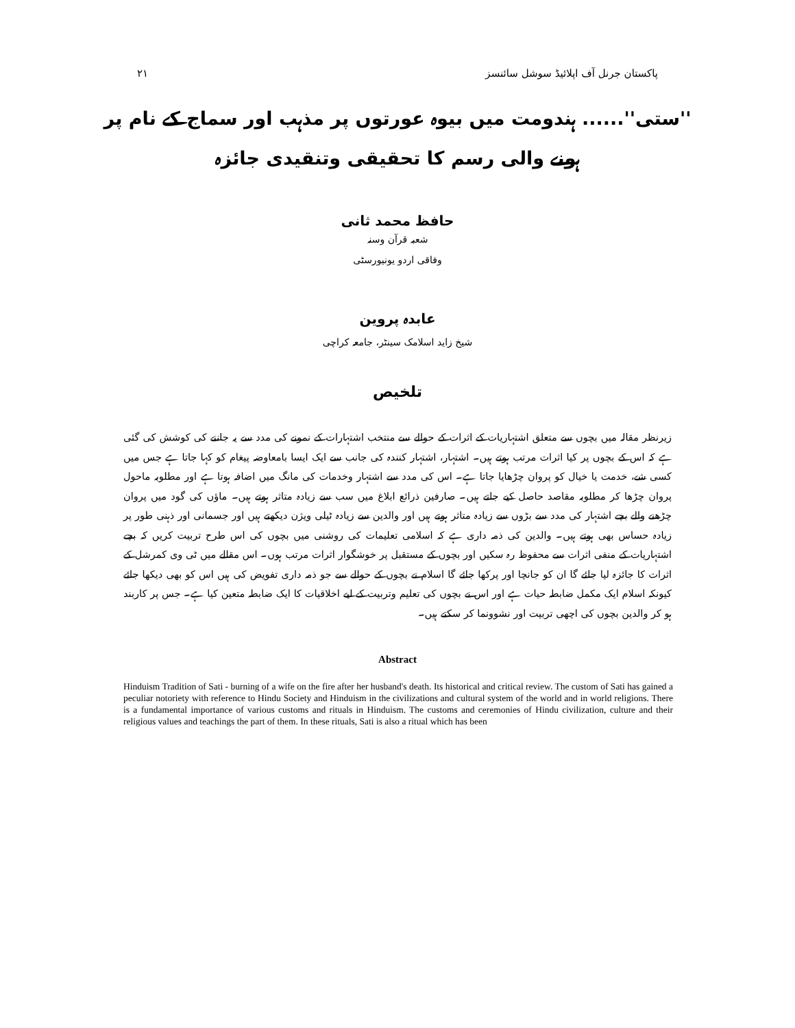۲۱ پاکستان جرنل آف اپلائیڈ سوشل سائنسز
''ستی''...... ہندومت میں بیوہ عورتوں پر مذہب اور سماج کے نام پر ہونے والی رسم کا تحقیقی وتنقیدی جائزہ
حافظ محمد ثانی
شعبہ قرآن وسنہ
وفاقی اردو یونیورسٹی
عابدہ پروین
شیخ زاید اسلامک سینٹر، جامعہ کراچی
تلخیص
زیرنظر مقالہ میں بچوں سے متعلق اشتہاریات کے اثرات کے حوالے سے منتخب اشتہارات کے نمونے کی مدد سے یہ جاننے کی کوشش کی گئی ہے کہ اس کے بچوں پر کیا اثرات مرتب ہوتے ہیں۔ اشتہار، اشتہار کنندہ کی جانب سے ایک ایسا بامعاوضہ پیغام کو کہا جاتا ہے جس میں کسی شے، خدمت یا خیال کو پروان چڑھایا جاتا ہے۔ اس کی مدد سے اشتہار وخدمات کی مانگ میں اضافہ ہوتا ہے اور مطلوبہ ماحول پروان چڑھا کر مطلوبہ مقاصد حاصل کیے جاتے ہیں۔ صارفین ذرائع ابلاغ میں سب سے زیادہ متاثر ہوتے ہیں۔ ماؤں کی گود میں پروان چڑھنے والے بچے اشتہار کی مدد سے بڑوں سے زیادہ متاثر ہوتے ہیں اور والدین سے زیادہ ٹیلی ویژن دیکھتے ہیں اور جسمانی اور ذہنی طور پر زیادہ حساس بھی ہوتے ہیں۔ والدین کی ذمہ داری ہے کہ اسلامی تعلیمات کی روشنی میں بچوں کی اس طرح تربیت کریں کہ بچے اشتہاریات کے منفی اثرات سے محفوظ رہ سکیں اور بچوں کے مستقبل پر خوشگوار اثرات مرتب ہوں۔ اس مقالے میں ٹی وی کمرشل کے اثرات کا جائزہ لیا جائے گا ان کو جانچا اور پرکھا جائے گا اسلام نے بچوں کے حوالے سے جو ذمہ داری تفویض کی ہیں اس کو بھی دیکھا جائے کیونکہ اسلام ایک مکمل ضابطہ حیات ہے اور اس نے بچوں کی تعلیم وتربیت کے لیے اخلاقیات کا ایک ضابطہ متعین کیا ہے۔ جس پر کاربند ہو کر والدین بچوں کی اچھی تربیت اور نشوونما کر سکتے ہیں۔
Abstract
Hinduism Tradition of Sati - burning of a wife on the fire after her husband's death. Its historical and critical review. The custom of Sati has gained a peculiar notoriety with reference to Hindu Society and Hinduism in the civilizations and cultural system of the world and in world religions. There is a fundamental importance of various customs and rituals in Hinduism. The customs and ceremonies of Hindu civilization, culture and their religious values and teachings the part of them. In these rituals, Sati is also a ritual which has been